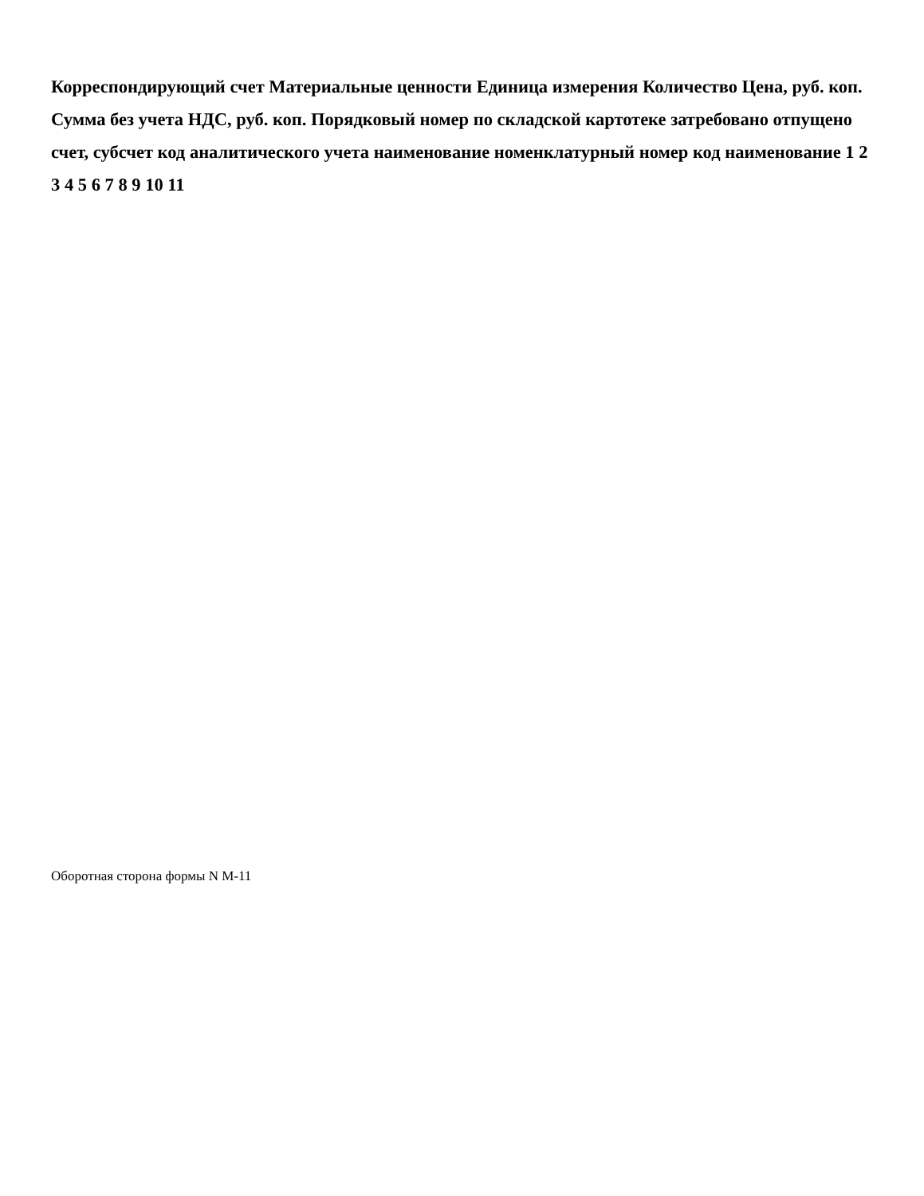Корреспондирующий счет Материальные ценности Единица измерения Количество Цена, руб. коп. Сумма без учета НДС, руб. коп. Порядковый номер по складской картотеке затребовано отпущено счет, субсчет код аналитического учета наименование номенклатурный номер код наименование 1 2 3 4 5 6 7 8 9 10 11
Оборотная сторона формы N М-11